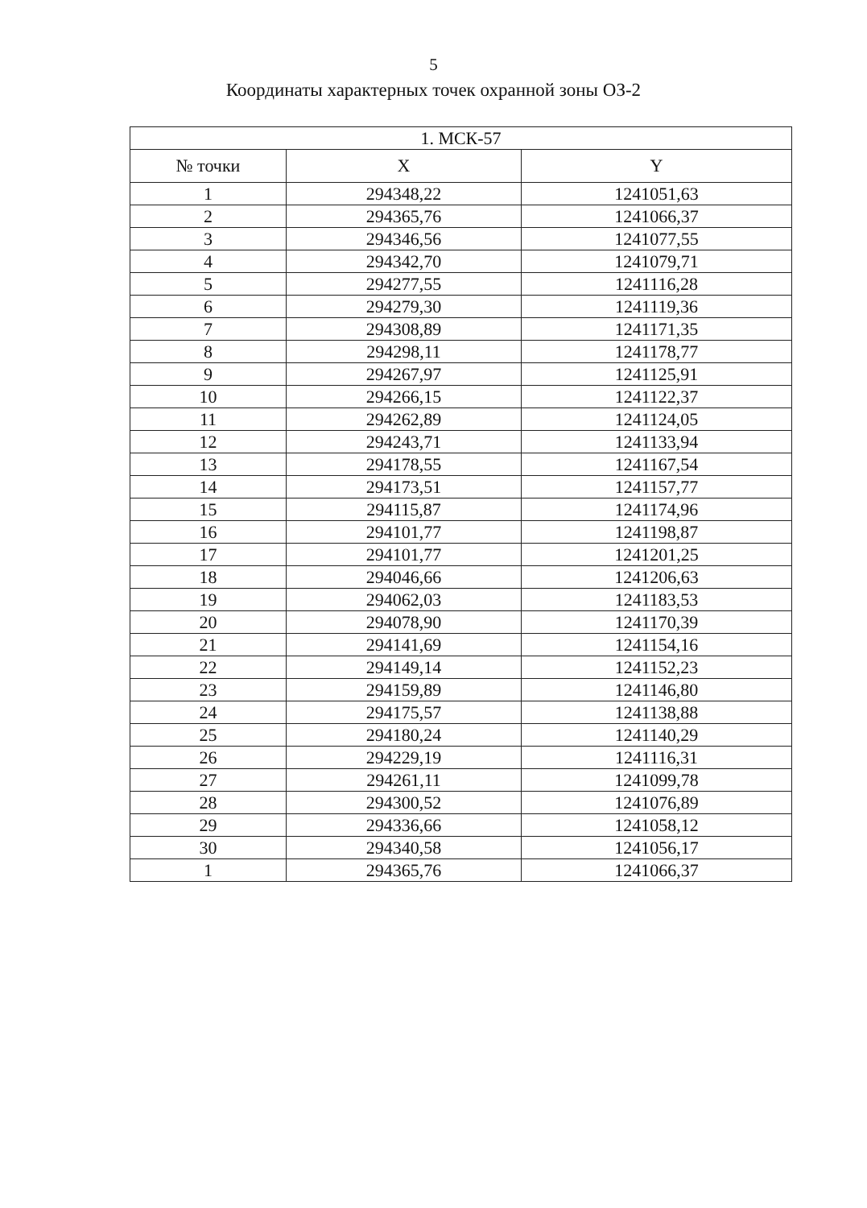5
Координаты характерных точек охранной зоны ОЗ-2
| 1. МСК-57 | | |
| --- | --- | --- |
| № точки | X | Y |
| 1 | 294348,22 | 1241051,63 |
| 2 | 294365,76 | 1241066,37 |
| 3 | 294346,56 | 1241077,55 |
| 4 | 294342,70 | 1241079,71 |
| 5 | 294277,55 | 1241116,28 |
| 6 | 294279,30 | 1241119,36 |
| 7 | 294308,89 | 1241171,35 |
| 8 | 294298,11 | 1241178,77 |
| 9 | 294267,97 | 1241125,91 |
| 10 | 294266,15 | 1241122,37 |
| 11 | 294262,89 | 1241124,05 |
| 12 | 294243,71 | 1241133,94 |
| 13 | 294178,55 | 1241167,54 |
| 14 | 294173,51 | 1241157,77 |
| 15 | 294115,87 | 1241174,96 |
| 16 | 294101,77 | 1241198,87 |
| 17 | 294101,77 | 1241201,25 |
| 18 | 294046,66 | 1241206,63 |
| 19 | 294062,03 | 1241183,53 |
| 20 | 294078,90 | 1241170,39 |
| 21 | 294141,69 | 1241154,16 |
| 22 | 294149,14 | 1241152,23 |
| 23 | 294159,89 | 1241146,80 |
| 24 | 294175,57 | 1241138,88 |
| 25 | 294180,24 | 1241140,29 |
| 26 | 294229,19 | 1241116,31 |
| 27 | 294261,11 | 1241099,78 |
| 28 | 294300,52 | 1241076,89 |
| 29 | 294336,66 | 1241058,12 |
| 30 | 294340,58 | 1241056,17 |
| 1 | 294365,76 | 1241066,37 |